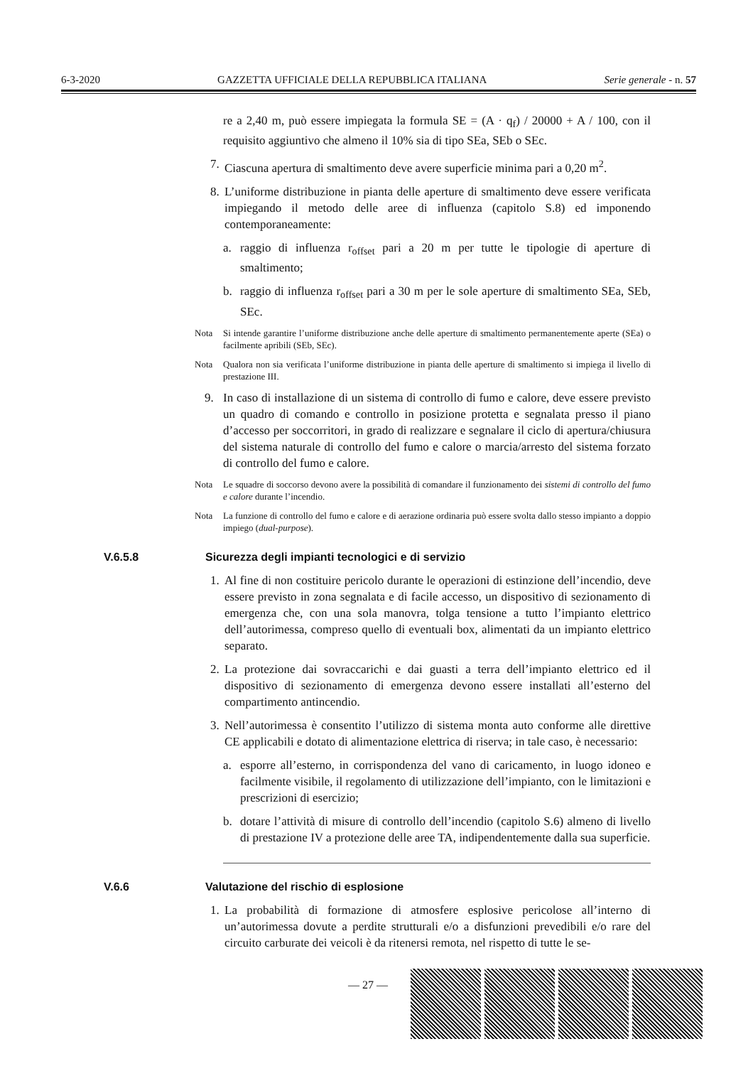6-3-2020 GAZZETTA UFFICIALE DELLA REPUBBLICA ITALIANA Serie generale - n. 57
re a 2,40 m, può essere impiegata la formula SE = (A · q<sub>f</sub>) / 20000 + A / 100, con il requisito aggiuntivo che almeno il 10% sia di tipo SEa, SEb o SEc.
7. Ciascuna apertura di smaltimento deve avere superficie minima pari a 0,20 m<sup>2</sup>.
8. L’uniforme distribuzione in pianta delle aperture di smaltimento deve essere verificata impiegando il metodo delle aree di influenza (capitolo S.8) ed imponendo contemporaneamente:
a. raggio di influenza r<sub>offset</sub> pari a 20 m per tutte le tipologie di aperture di smaltimento;
b. raggio di influenza r<sub>offset</sub> pari a 30 m per le sole aperture di smaltimento SEa, SEb, SEc.
Nota Si intende garantire l’uniforme distribuzione anche delle aperture di smaltimento permanentemente aperte (SEa) o facilmente apribili (SEb, SEc).
Nota Qualora non sia verificata l’uniforme distribuzione in pianta delle aperture di smaltimento si impiega il livello di prestazione III.
9. In caso di installazione di un sistema di controllo di fumo e calore, deve essere previsto un quadro di comando e controllo in posizione protetta e segnalata presso il piano d’accesso per soccorritori, in grado di realizzare e segnalare il ciclo di apertura/chiusura del sistema naturale di controllo del fumo e calore o marcia/arresto del sistema forzato di controllo del fumo e calore.
Nota Le squadre di soccorso devono avere la possibilità di comandare il funzionamento dei sistemi di controllo del fumo e calore durante l’incendio.
Nota La funzione di controllo del fumo e calore e di aerazione ordinaria può essere svolta dallo stesso impianto a doppio impiego (dual-purpose).
V.6.5.8 Sicurezza degli impianti tecnologici e di servizio
1. Al fine di non costituire pericolo durante le operazioni di estinzione dell’incendio, deve essere previsto in zona segnalata e di facile accesso, un dispositivo di sezionamento di emergenza che, con una sola manovra, tolga tensione a tutto l’impianto elettrico dell’autorimessa, compreso quello di eventuali box, alimentati da un impianto elettrico separato.
2. La protezione dai sovraccarichi e dai guasti a terra dell’impianto elettrico ed il dispositivo di sezionamento di emergenza devono essere installati all’esterno del compartimento antincendio.
3. Nell’autorimessa è consentito l’utilizzo di sistema monta auto conforme alle direttive CE applicabili e dotato di alimentazione elettrica di riserva; in tale caso, è necessario:
a. esporre all’esterno, in corrispondenza del vano di caricamento, in luogo idoneo e facilmente visibile, il regolamento di utilizzazione dell’impianto, con le limitazioni e prescrizioni di esercizio;
b. dotare l’attività di misure di controllo dell’incendio (capitolo S.6) almeno di livello di prestazione IV a protezione delle aree TA, indipendentemente dalla sua superficie.
V.6.6 Valutazione del rischio di esplosione
1. La probabilità di formazione di atmosfere esplosive pericolose all’interno di un’autorimessa dovute a perdite strutturali e/o a disfunzioni prevedibili e/o rare del circuito carburate dei veicoli è da ritenersi remota, nel rispetto di tutte le se-
— 27 —